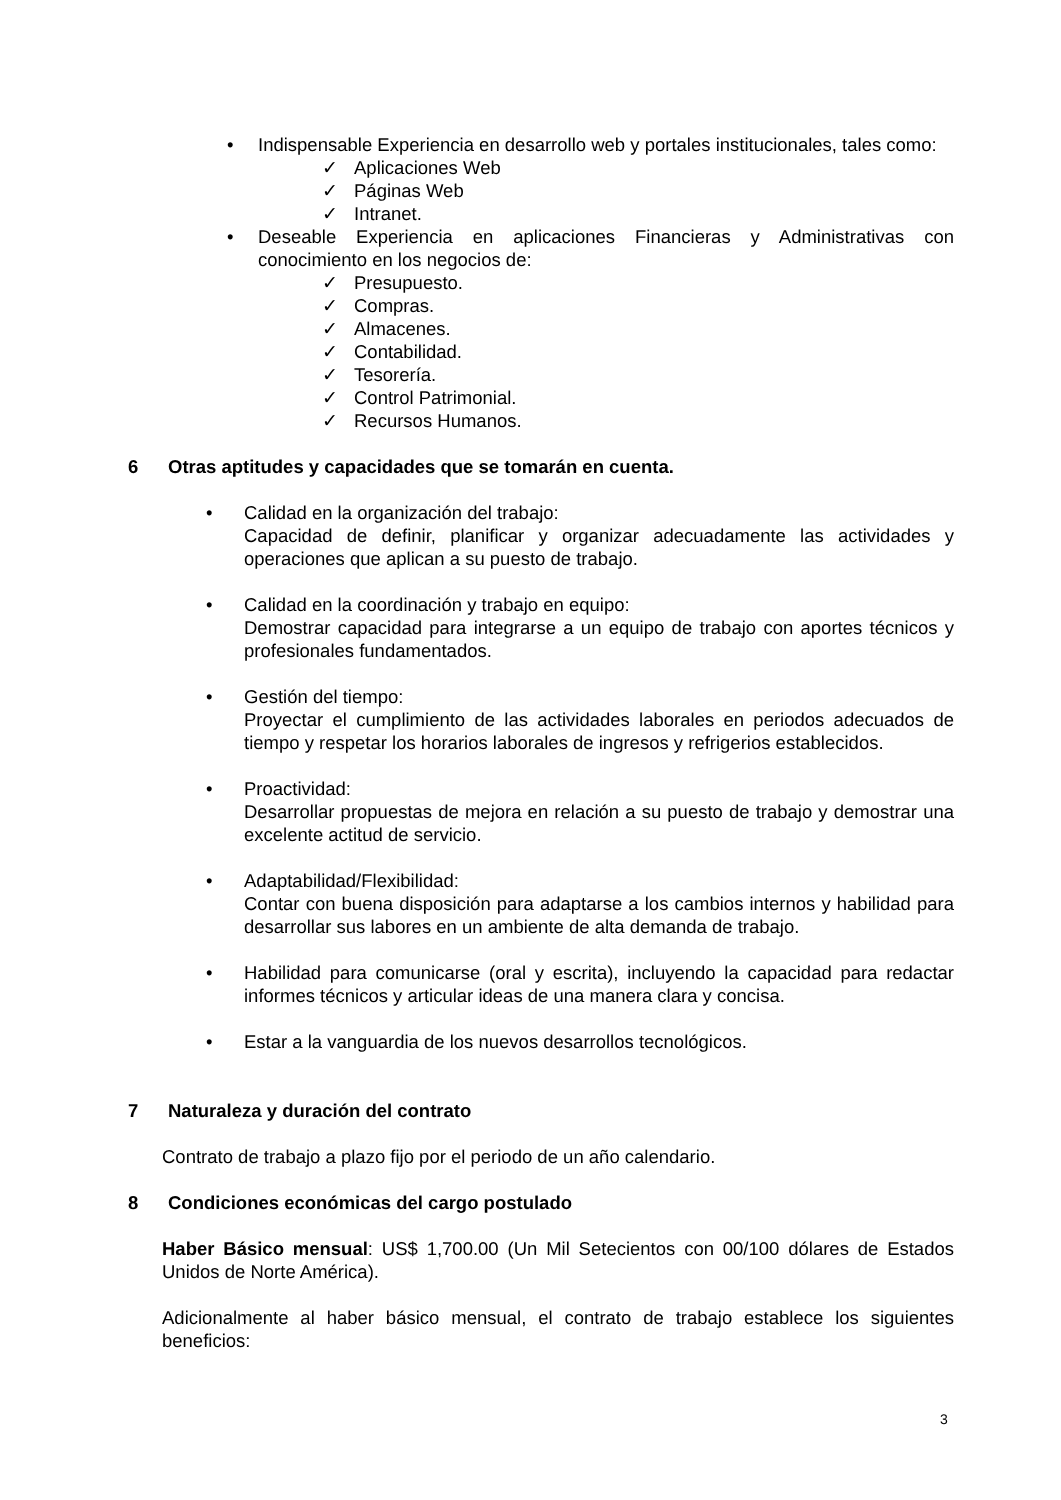• Indispensable Experiencia en desarrollo web y portales institucionales, tales como:
✓ Aplicaciones Web
✓ Páginas Web
✓ Intranet.
• Deseable Experiencia en aplicaciones Financieras y Administrativas con conocimiento en los negocios de:
✓ Presupuesto.
✓ Compras.
✓ Almacenes.
✓ Contabilidad.
✓ Tesorería.
✓ Control Patrimonial.
✓ Recursos Humanos.
6 Otras aptitudes y capacidades que se tomarán en cuenta.
• Calidad en la organización del trabajo:
Capacidad de definir, planificar y organizar adecuadamente las actividades y operaciones que aplican a su puesto de trabajo.
• Calidad en la coordinación y trabajo en equipo:
Demostrar capacidad para integrarse a un equipo de trabajo con aportes técnicos y profesionales fundamentados.
• Gestión del tiempo:
Proyectar el cumplimiento de las actividades laborales en periodos adecuados de tiempo y respetar los horarios laborales de ingresos y refrigerios establecidos.
• Proactividad:
Desarrollar propuestas de mejora en relación a su puesto de trabajo y demostrar una excelente actitud de servicio.
• Adaptabilidad/Flexibilidad:
Contar con buena disposición para adaptarse a los cambios internos y habilidad para desarrollar sus labores en un ambiente de alta demanda de trabajo.
• Habilidad para comunicarse (oral y escrita), incluyendo la capacidad para redactar informes técnicos y articular ideas de una manera clara y concisa.
• Estar a la vanguardia de los nuevos desarrollos tecnológicos.
7 Naturaleza y duración del contrato
Contrato de trabajo a plazo fijo por el periodo de un año calendario.
8 Condiciones económicas del cargo postulado
Haber Básico mensual: US$ 1,700.00 (Un Mil Setecientos con 00/100 dólares de Estados Unidos de Norte América).
Adicionalmente al haber básico mensual, el contrato de trabajo establece los siguientes beneficios:
3